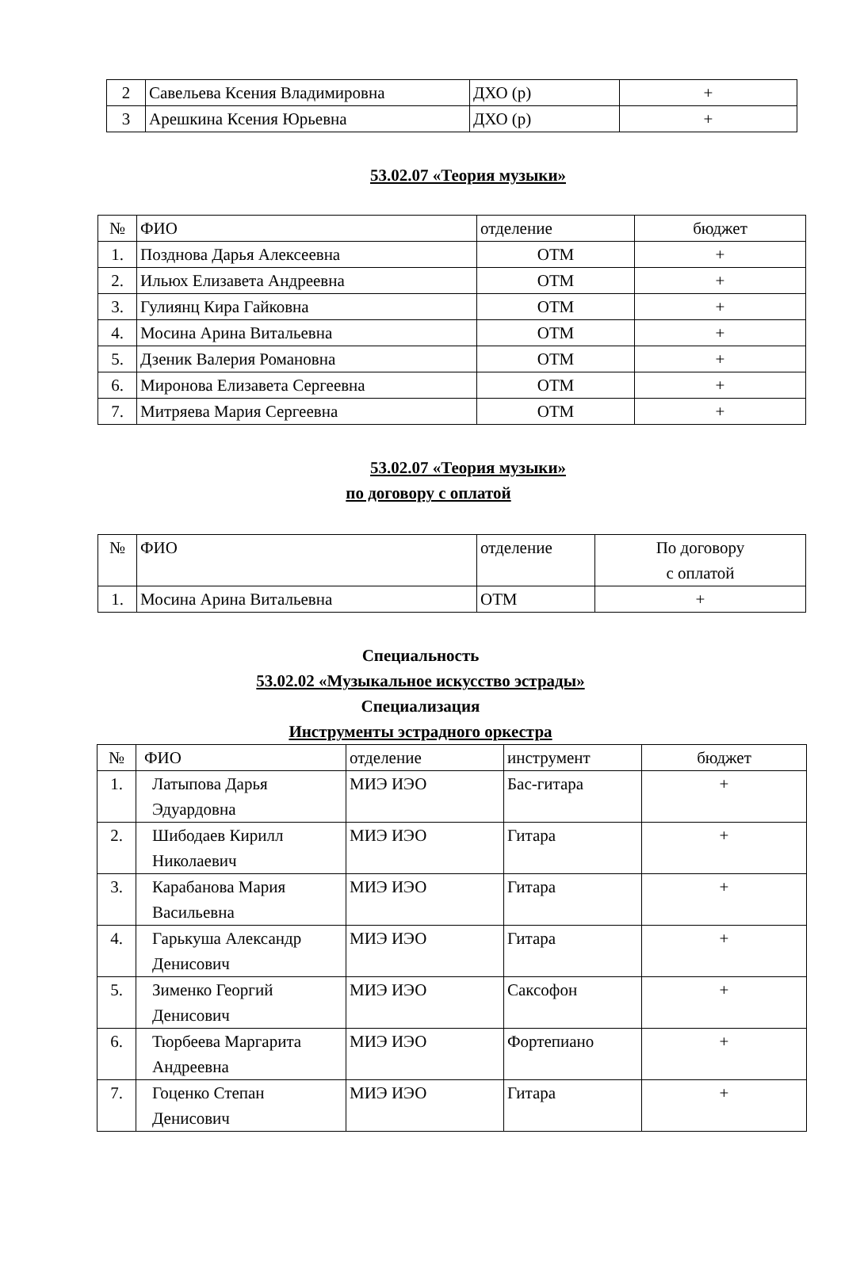| 2 | Савельева Ксения Владимировна | ДХО (р) | + |
| 3 | Арешкина Ксения Юрьевна | ДХО (р) | + |
53.02.07 «Теория музыки»
| № | ФИО | отделение | бюджет |
| --- | --- | --- | --- |
| 1. | Позднова Дарья Алексеевна | ОТМ | + |
| 2. | Ильюх Елизавета Андреевна | ОТМ | + |
| 3. | Гулиянц Кира Гайковна | ОТМ | + |
| 4. | Мосина Арина Витальевна | ОТМ | + |
| 5. | Дзеник Валерия Романовна | ОТМ | + |
| 6. | Миронова Елизавета Сергеевна | ОТМ | + |
| 7. | Митряева Мария Сергеевна | ОТМ | + |
53.02.07 «Теория музыки»
по договору с оплатой
| № | ФИО | отделение | По договору с оплатой |
| --- | --- | --- | --- |
| 1. | Мосина Арина Витальевна | ОТМ | + |
Специальность
53.02.02 «Музыкальное искусство эстрады»
Специализация
Инструменты эстрадного оркестра
| № | ФИО | отделение | инструмент | бюджет |
| --- | --- | --- | --- | --- |
| 1. | Латыпова Дарья Эдуардовна | МИЭ ИЭО | Бас-гитара | + |
| 2. | Шибодаев Кирилл Николаевич | МИЭ ИЭО | Гитара | + |
| 3. | Карабанова Мария Васильевна | МИЭ ИЭО | Гитара | + |
| 4. | Гарькуша Александр Денисович | МИЭ ИЭО | Гитара | + |
| 5. | Зименко Георгий Денисович | МИЭ ИЭО | Саксофон | + |
| 6. | Тюрбеева Маргарита Андреевна | МИЭ ИЭО | Фортепиано | + |
| 7. | Гоценко Степан Денисович | МИЭ ИЭО | Гитара | + |